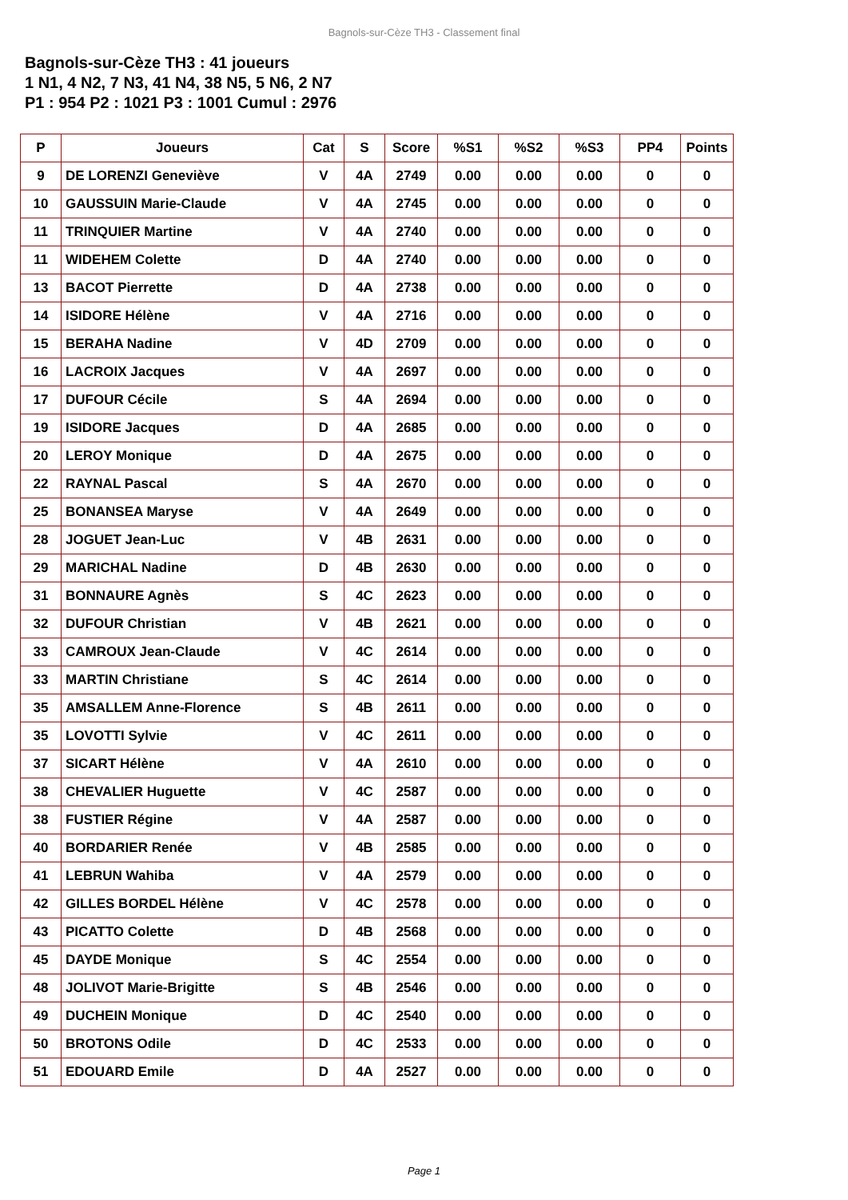Bagnols-sur-Cèze TH3 - Classement final
Bagnols-sur-Cèze TH3 : 41 joueurs
1 N1, 4 N2, 7 N3, 41 N4, 38 N5, 5 N6, 2 N7
P1 : 954 P2 : 1021 P3 : 1001 Cumul : 2976
| P | Joueurs | Cat | S | Score | %S1 | %S2 | %S3 | PP4 | Points |
| --- | --- | --- | --- | --- | --- | --- | --- | --- | --- |
| 9 | DE LORENZI Geneviève | V | 4A | 2749 | 0.00 | 0.00 | 0.00 | 0 | 0 |
| 10 | GAUSSUIN Marie-Claude | V | 4A | 2745 | 0.00 | 0.00 | 0.00 | 0 | 0 |
| 11 | TRINQUIER Martine | V | 4A | 2740 | 0.00 | 0.00 | 0.00 | 0 | 0 |
| 11 | WIDEHEM Colette | D | 4A | 2740 | 0.00 | 0.00 | 0.00 | 0 | 0 |
| 13 | BACOT Pierrette | D | 4A | 2738 | 0.00 | 0.00 | 0.00 | 0 | 0 |
| 14 | ISIDORE Hélène | V | 4A | 2716 | 0.00 | 0.00 | 0.00 | 0 | 0 |
| 15 | BERAHA Nadine | V | 4D | 2709 | 0.00 | 0.00 | 0.00 | 0 | 0 |
| 16 | LACROIX Jacques | V | 4A | 2697 | 0.00 | 0.00 | 0.00 | 0 | 0 |
| 17 | DUFOUR Cécile | S | 4A | 2694 | 0.00 | 0.00 | 0.00 | 0 | 0 |
| 19 | ISIDORE Jacques | D | 4A | 2685 | 0.00 | 0.00 | 0.00 | 0 | 0 |
| 20 | LEROY Monique | D | 4A | 2675 | 0.00 | 0.00 | 0.00 | 0 | 0 |
| 22 | RAYNAL Pascal | S | 4A | 2670 | 0.00 | 0.00 | 0.00 | 0 | 0 |
| 25 | BONANSEA Maryse | V | 4A | 2649 | 0.00 | 0.00 | 0.00 | 0 | 0 |
| 28 | JOGUET Jean-Luc | V | 4B | 2631 | 0.00 | 0.00 | 0.00 | 0 | 0 |
| 29 | MARICHAL Nadine | D | 4B | 2630 | 0.00 | 0.00 | 0.00 | 0 | 0 |
| 31 | BONNAURE Agnès | S | 4C | 2623 | 0.00 | 0.00 | 0.00 | 0 | 0 |
| 32 | DUFOUR Christian | V | 4B | 2621 | 0.00 | 0.00 | 0.00 | 0 | 0 |
| 33 | CAMROUX Jean-Claude | V | 4C | 2614 | 0.00 | 0.00 | 0.00 | 0 | 0 |
| 33 | MARTIN Christiane | S | 4C | 2614 | 0.00 | 0.00 | 0.00 | 0 | 0 |
| 35 | AMSALLEM Anne-Florence | S | 4B | 2611 | 0.00 | 0.00 | 0.00 | 0 | 0 |
| 35 | LOVOTTI Sylvie | V | 4C | 2611 | 0.00 | 0.00 | 0.00 | 0 | 0 |
| 37 | SICART Hélène | V | 4A | 2610 | 0.00 | 0.00 | 0.00 | 0 | 0 |
| 38 | CHEVALIER Huguette | V | 4C | 2587 | 0.00 | 0.00 | 0.00 | 0 | 0 |
| 38 | FUSTIER Régine | V | 4A | 2587 | 0.00 | 0.00 | 0.00 | 0 | 0 |
| 40 | BORDARIER Renée | V | 4B | 2585 | 0.00 | 0.00 | 0.00 | 0 | 0 |
| 41 | LEBRUN Wahiba | V | 4A | 2579 | 0.00 | 0.00 | 0.00 | 0 | 0 |
| 42 | GILLES BORDEL Hélène | V | 4C | 2578 | 0.00 | 0.00 | 0.00 | 0 | 0 |
| 43 | PICATTO Colette | D | 4B | 2568 | 0.00 | 0.00 | 0.00 | 0 | 0 |
| 45 | DAYDE Monique | S | 4C | 2554 | 0.00 | 0.00 | 0.00 | 0 | 0 |
| 48 | JOLIVOT Marie-Brigitte | S | 4B | 2546 | 0.00 | 0.00 | 0.00 | 0 | 0 |
| 49 | DUCHEIN Monique | D | 4C | 2540 | 0.00 | 0.00 | 0.00 | 0 | 0 |
| 50 | BROTONS Odile | D | 4C | 2533 | 0.00 | 0.00 | 0.00 | 0 | 0 |
| 51 | EDOUARD Emile | D | 4A | 2527 | 0.00 | 0.00 | 0.00 | 0 | 0 |
Page 1